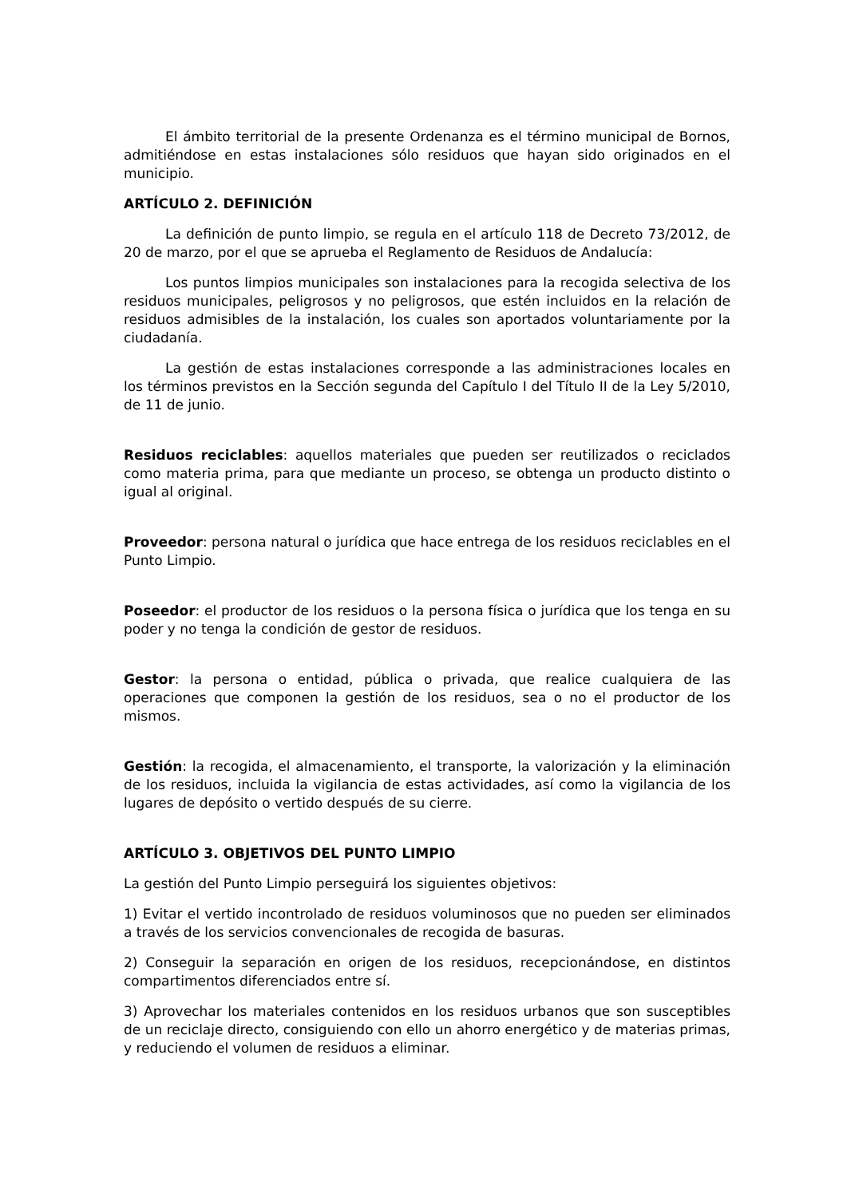El ámbito territorial de la presente Ordenanza es el término municipal de Bornos, admitiéndose en estas instalaciones sólo residuos que hayan sido originados en el municipio.
ARTÍCULO 2. DEFINICIÓN
La definición de punto limpio, se regula en el artículo 118 de Decreto 73/2012, de 20 de marzo, por el que se aprueba el Reglamento de Residuos de Andalucía:
Los puntos limpios municipales son instalaciones para la recogida selectiva de los residuos municipales, peligrosos y no peligrosos, que estén incluidos en la relación de residuos admisibles de la instalación, los cuales son aportados voluntariamente por la ciudadanía.
La gestión de estas instalaciones corresponde a las administraciones locales en los términos previstos en la Sección segunda del Capítulo I del Título II de la Ley 5/2010, de 11 de junio.
Residuos reciclables: aquellos materiales que pueden ser reutilizados o reciclados como materia prima, para que mediante un proceso, se obtenga un producto distinto o igual al original.
Proveedor: persona natural o jurídica que hace entrega de los residuos reciclables en el Punto Limpio.
Poseedor: el productor de los residuos o la persona física o jurídica que los tenga en su poder y no tenga la condición de gestor de residuos.
Gestor: la persona o entidad, pública o privada, que realice cualquiera de las operaciones que componen la gestión de los residuos, sea o no el productor de los mismos.
Gestión: la recogida, el almacenamiento, el transporte, la valorización y la eliminación de los residuos, incluida la vigilancia de estas actividades, así como la vigilancia de los lugares de depósito o vertido después de su cierre.
ARTÍCULO 3. OBJETIVOS DEL PUNTO LIMPIO
La gestión del Punto Limpio perseguirá los siguientes objetivos:
1) Evitar el vertido incontrolado de residuos voluminosos que no pueden ser eliminados a través de los servicios convencionales de recogida de basuras.
2) Conseguir la separación en origen de los residuos, recepcionándose, en distintos compartimentos diferenciados entre sí.
3) Aprovechar los materiales contenidos en los residuos urbanos que son susceptibles de un reciclaje directo, consiguiendo con ello un ahorro energético y de materias primas, y reduciendo el volumen de residuos a eliminar.